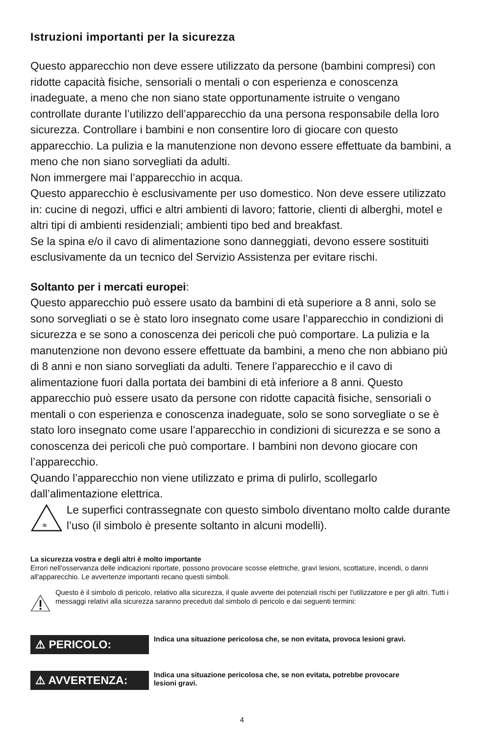Istruzioni importanti per la sicurezza
Questo apparecchio non deve essere utilizzato da persone (bambini compresi) con ridotte capacità fisiche, sensoriali o mentali o con esperienza e conoscenza inadeguate, a meno che non siano state opportunamente istruite o vengano controllate durante l’utilizzo dell’apparecchio da una persona responsabile della loro sicurezza. Controllare i bambini e non consentire loro di giocare con questo apparecchio. La pulizia e la manutenzione non devono essere effettuate da bambini, a meno che non siano sorvegliati da adulti.
Non immergere mai l’apparecchio in acqua.
Questo apparecchio è esclusivamente per uso domestico. Non deve essere utilizzato in: cucine di negozi, uffici e altri ambienti di lavoro; fattorie, clienti di alberghi, motel e altri tipi di ambienti residenziali; ambienti tipo bed and breakfast.
Se la spina e/o il cavo di alimentazione sono danneggiati, devono essere sostituiti esclusivamente da un tecnico del Servizio Assistenza per evitare rischi.
Soltanto per i mercati europei:
Questo apparecchio può essere usato da bambini di età superiore a 8 anni, solo se sono sorvegliati o se è stato loro insegnato come usare l’apparecchio in condizioni di sicurezza e se sono a conoscenza dei pericoli che può comportare. La pulizia e la manutenzione non devono essere effettuate da bambini, a meno che non abbiano più di 8 anni e non siano sorvegliati da adulti. Tenere l’apparecchio e il cavo di alimentazione fuori dalla portata dei bambini di età inferiore a 8 anni. Questo apparecchio può essere usato da persone con ridotte capacità fisiche, sensoriali o mentali o con esperienza e conoscenza inadeguate, solo se sono sorvegliate o se è stato loro insegnato come usare l’apparecchio in condizioni di sicurezza e se sono a conoscenza dei pericoli che può comportare. I bambini non devono giocare con l’apparecchio.
Quando l’apparecchio non viene utilizzato e prima di pulirlo, scollegarlo dall’alimentazione elettrica.
≋
Le superfici contrassegnate con questo simbolo diventano molto calde durante l’uso (il simbolo è presente soltanto in alcuni modelli).
La sicurezza vostra e degli altri è molto importante
Errori nell'osservanza delle indicazioni riportate, possono provocare scosse elettriche, gravi lesioni, scottature, incendi, o danni all'apparecchio. Le avvertenze importanti recano questi simboli.
Questo è il simbolo di pericolo, relativo alla sicurezza, il quale avverte dei potenziali rischi per l'utilizzatore e per gli altri. Tutti i messaggi relativi alla sicurezza saranno preceduti dal simbolo di pericolo e dai seguenti termini:
⚠ PERICOLO:
Indica una situazione pericolosa che, se non evitata, provoca lesioni gravi.
⚠ AVVERTENZA:
Indica una situazione pericolosa che, se non evitata, potrebbe provocare lesioni gravi.
4